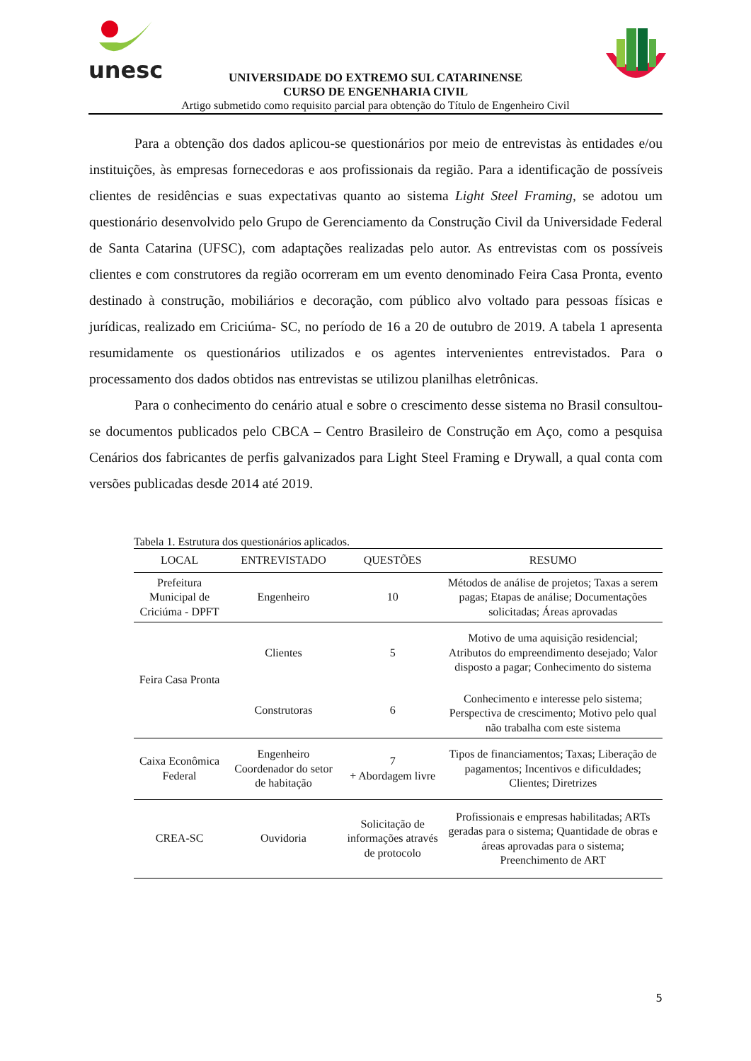unesc
UNIVERSIDADE DO EXTREMO SUL CATARINENSE
CURSO DE ENGENHARIA CIVIL
Artigo submetido como requisito parcial para obtenção do Título de Engenheiro Civil
Para a obtenção dos dados aplicou-se questionários por meio de entrevistas às entidades e/ou instituições, às empresas fornecedoras e aos profissionais da região. Para a identificação de possíveis clientes de residências e suas expectativas quanto ao sistema Light Steel Framing, se adotou um questionário desenvolvido pelo Grupo de Gerenciamento da Construção Civil da Universidade Federal de Santa Catarina (UFSC), com adaptações realizadas pelo autor. As entrevistas com os possíveis clientes e com construtores da região ocorreram em um evento denominado Feira Casa Pronta, evento destinado à construção, mobiliários e decoração, com público alvo voltado para pessoas físicas e jurídicas, realizado em Criciúma- SC, no período de 16 a 20 de outubro de 2019. A tabela 1 apresenta resumidamente os questionários utilizados e os agentes intervenientes entrevistados. Para o processamento dos dados obtidos nas entrevistas se utilizou planilhas eletrônicas.
Para o conhecimento do cenário atual e sobre o crescimento desse sistema no Brasil consultou-se documentos publicados pelo CBCA – Centro Brasileiro de Construção em Aço, como a pesquisa Cenários dos fabricantes de perfis galvanizados para Light Steel Framing e Drywall, a qual conta com versões publicadas desde 2014 até 2019.
Tabela 1. Estrutura dos questionários aplicados.
| LOCAL | ENTREVISTADO | QUESTÕES | RESUMO |
| --- | --- | --- | --- |
| Prefeitura Municipal de Criciúma - DPFT | Engenheiro | 10 | Métodos de análise de projetos; Taxas a serem pagas; Etapas de análise; Documentações solicitadas; Áreas aprovadas |
| Feira Casa Pronta | Clientes | 5 | Motivo de uma aquisição residencial; Atributos do empreendimento desejado; Valor disposto a pagar; Conhecimento do sistema |
| | Construtoras | 6 | Conhecimento e interesse pelo sistema; Perspectiva de crescimento; Motivo pelo qual não trabalha com este sistema |
| Caixa Econômica Federal | Engenheiro Coordenador do setor de habitação | 7 + Abordagem livre | Tipos de financiamentos; Taxas; Liberação de pagamentos; Incentivos e dificuldades; Clientes; Diretrizes |
| CREA-SC | Ouvidoria | Solicitação de informações através de protocolo | Profissionais e empresas habilitadas; ARTs geradas para o sistema; Quantidade de obras e áreas aprovadas para o sistema; Preenchimento de ART |
5